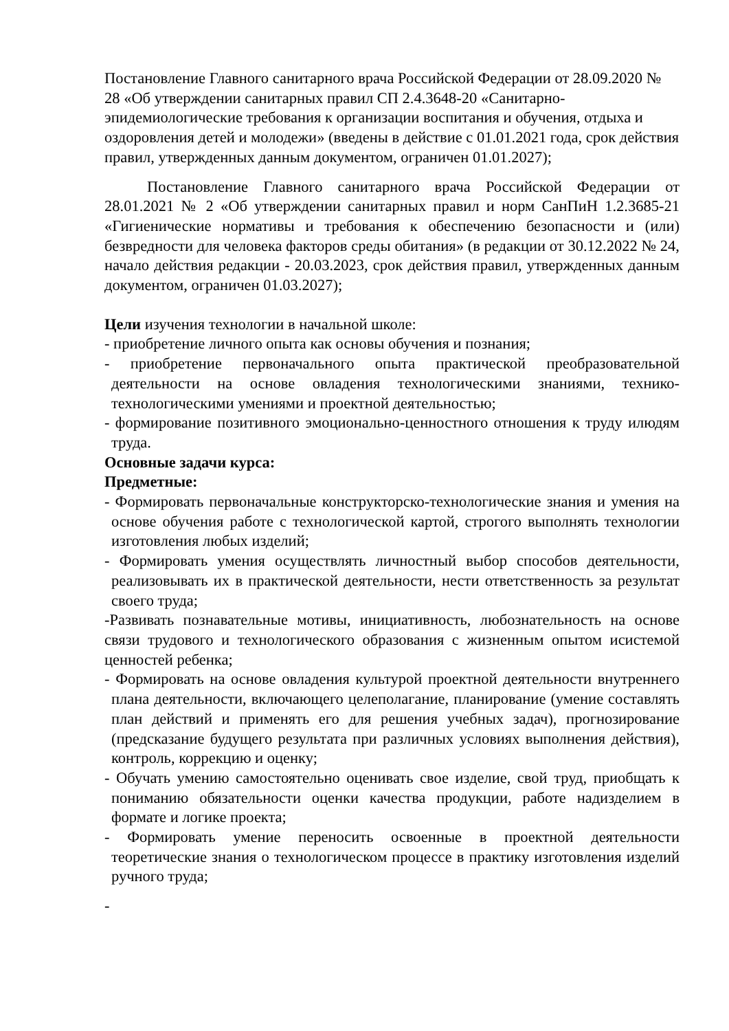Постановление Главного санитарного врача Российской Федерации от 28.09.2020 № 28 «Об утверждении санитарных правил СП 2.4.3648-20 «Санитарно-эпидемиологические требования к организации воспитания и обучения, отдыха и оздоровления детей и молодежи» (введены в действие с 01.01.2021 года, срок действия правил, утвержденных данным документом, ограничен 01.01.2027);
Постановление Главного санитарного врача Российской Федерации от 28.01.2021 № 2 «Об утверждении санитарных правил и норм СанПиН 1.2.3685-21 «Гигиенические нормативы и требования к обеспечению безопасности и (или) безвредности для человека факторов среды обитания» (в редакции от 30.12.2022 № 24, начало действия редакции - 20.03.2023, срок действия правил, утвержденных данным документом, ограничен 01.03.2027);
Цели изучения технологии в начальной школе:
- приобретение личного опыта как основы обучения и познания;
- приобретение первоначального опыта практической преобразовательной деятельности на основе овладения технологическими знаниями, технико-технологическими умениями и проектной деятельностью;
- формирование позитивного эмоционально-ценностного отношения к труду илюдям труда.
Основные задачи курса:
Предметные:
- Формировать первоначальные конструкторско-технологические знания и умения на основе обучения работе с технологической картой, строгого выполнять технологии изготовления любых изделий;
- Формировать умения осуществлять личностный выбор способов деятельности, реализовывать их в практической деятельности, нести ответственность за результат своего труда;
-Развивать познавательные мотивы, инициативность, любознательность на основе связи трудового и технологического образования с жизненным опытом исистемой ценностей ребенка;
- Формировать на основе овладения культурой проектной деятельности внутреннего плана деятельности, включающего целеполагание, планирование (умение составлять план действий и применять его для решения учебных задач), прогнозирование (предсказание будущего результата при различных условиях выполнения действия), контроль, коррекцию и оценку;
- Обучать умению самостоятельно оценивать свое изделие, свой труд, приобщать к пониманию обязательности оценки качества продукции, работе надизделием в формате и логике проекта;
- Формировать умение переносить освоенные в проектной деятельности теоретические знания о технологическом процессе в практику изготовления изделий ручного труда;
-